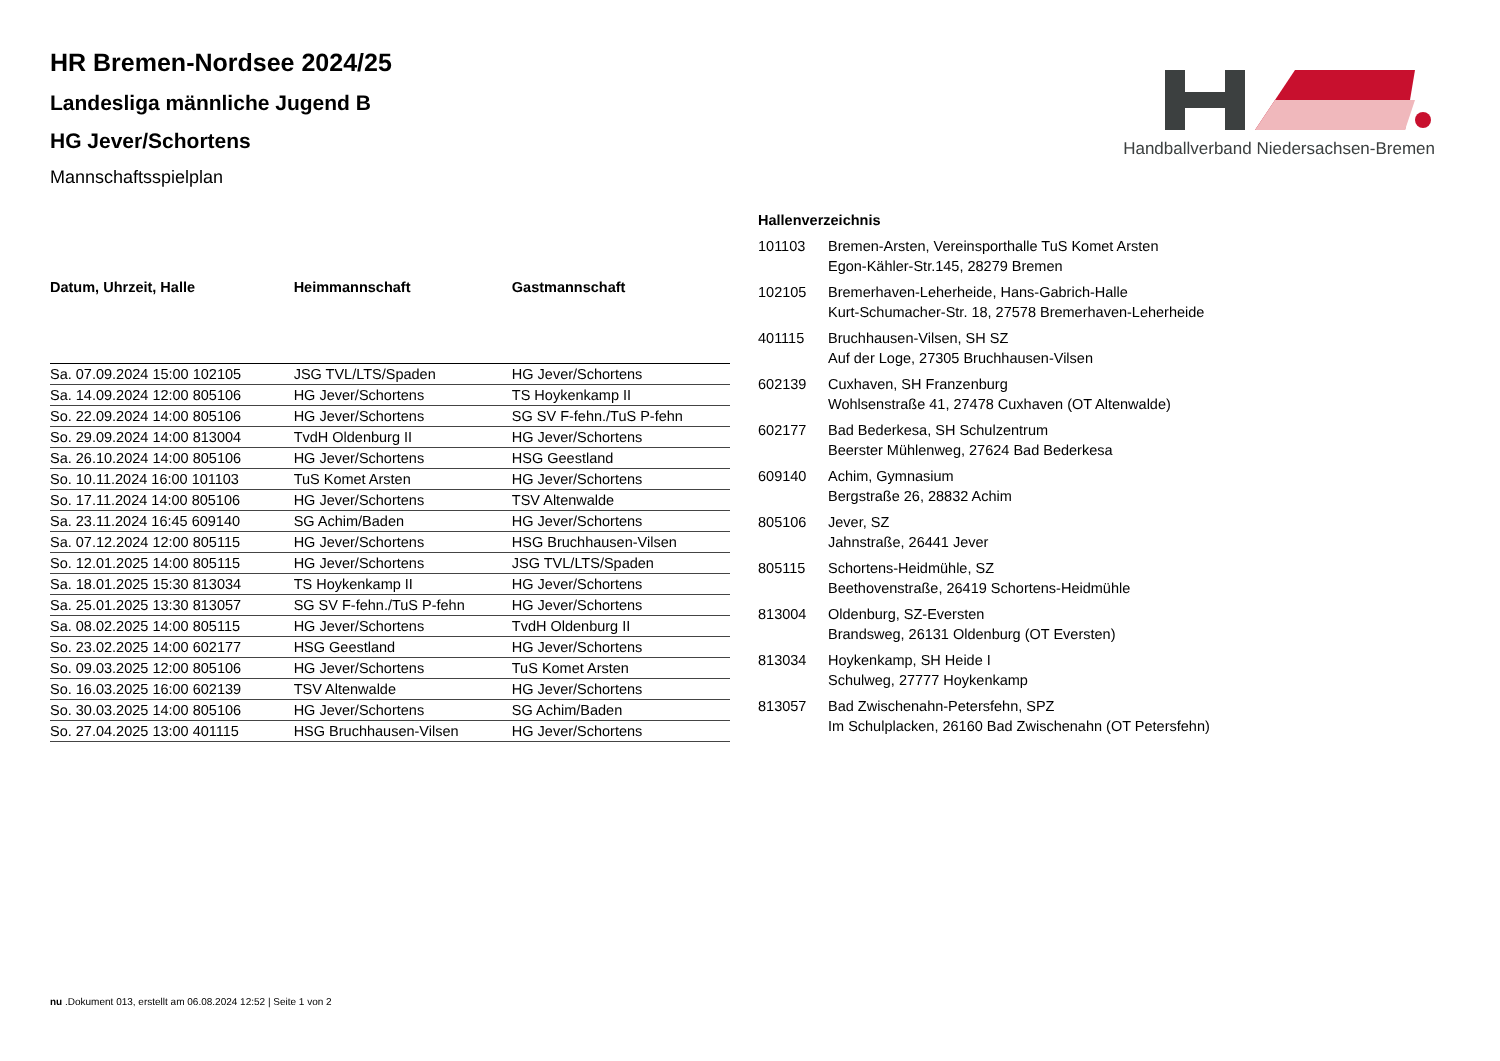Handballverband Niedersachsen-Bremen
HR Bremen-Nordsee 2024/25
Landesliga männliche Jugend B
HG Jever/Schortens
Mannschaftsspielplan
| Datum, Uhrzeit, Halle | Heimmannschaft | Gastmannschaft |
| --- | --- | --- |
| Sa. 07.09.2024 15:00 102105 | JSG TVL/LTS/Spaden | HG Jever/Schortens |
| Sa. 14.09.2024 12:00 805106 | HG Jever/Schortens | TS Hoykenkamp II |
| So. 22.09.2024 14:00 805106 | HG Jever/Schortens | SG SV F-fehn./TuS P-fehn |
| So. 29.09.2024 14:00 813004 | TvdH Oldenburg II | HG Jever/Schortens |
| Sa. 26.10.2024 14:00 805106 | HG Jever/Schortens | HSG Geestland |
| So. 10.11.2024 16:00 101103 | TuS Komet Arsten | HG Jever/Schortens |
| So. 17.11.2024 14:00 805106 | HG Jever/Schortens | TSV Altenwalde |
| Sa. 23.11.2024 16:45 609140 | SG Achim/Baden | HG Jever/Schortens |
| Sa. 07.12.2024 12:00 805115 | HG Jever/Schortens | HSG Bruchhausen-Vilsen |
| So. 12.01.2025 14:00 805115 | HG Jever/Schortens | JSG TVL/LTS/Spaden |
| Sa. 18.01.2025 15:30 813034 | TS Hoykenkamp II | HG Jever/Schortens |
| Sa. 25.01.2025 13:30 813057 | SG SV F-fehn./TuS P-fehn | HG Jever/Schortens |
| Sa. 08.02.2025 14:00 805115 | HG Jever/Schortens | TvdH Oldenburg II |
| So. 23.02.2025 14:00 602177 | HSG Geestland | HG Jever/Schortens |
| So. 09.03.2025 12:00 805106 | HG Jever/Schortens | TuS Komet Arsten |
| So. 16.03.2025 16:00 602139 | TSV Altenwalde | HG Jever/Schortens |
| So. 30.03.2025 14:00 805106 | HG Jever/Schortens | SG Achim/Baden |
| So. 27.04.2025 13:00 401115 | HSG Bruchhausen-Vilsen | HG Jever/Schortens |
| Hallenverzeichnis | |
| --- | --- |
| 101103 | Bremen-Arsten, Vereinsporthalle TuS Komet Arsten Egon-Kähler-Str.145, 28279 Bremen |
| 102105 | Bremerhaven-Leherheide, Hans-Gabrich-Halle Kurt-Schumacher-Str. 18, 27578 Bremerhaven-Leherheide |
| 401115 | Bruchhausen-Vilsen, SH SZ Auf der Loge, 27305 Bruchhausen-Vilsen |
| 602139 | Cuxhaven, SH Franzenburg Wohlsenstraße 41, 27478 Cuxhaven (OT Altenwalde) |
| 602177 | Bad Bederkesa, SH Schulzentrum Beerster Mühlenweg, 27624 Bad Bederkesa |
| 609140 | Achim, Gymnasium Bergstraße 26, 28832 Achim |
| 805106 | Jever, SZ Jahnstraße, 26441 Jever |
| 805115 | Schortens-Heidmühle, SZ Beethovenstraße, 26419 Schortens-Heidmühle |
| 813004 | Oldenburg, SZ-Eversten Brandsweg, 26131 Oldenburg (OT Eversten) |
| 813034 | Hoykenkamp, SH Heide I Schulweg, 27777 Hoykenkamp |
| 813057 | Bad Zwischenahn-Petersfehn, SPZ Im Schulplacken, 26160 Bad Zwischenahn (OT Petersfehn) |
nu .Dokument 013, erstellt am 06.08.2024 12:52 | Seite 1 von 2